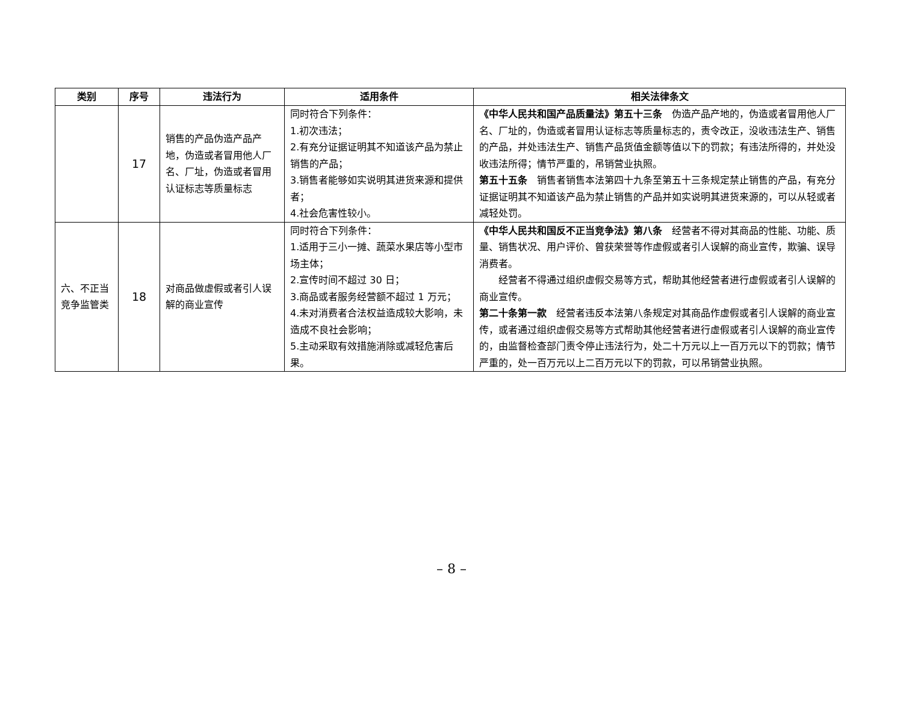| 类别 | 序号 | 违法行为 | 适用条件 | 相关法律条文 |
| --- | --- | --- | --- | --- |
| | 17 | 销售的产品伪造产品产地，伪造或者冒用他人厂名、厂址，伪造或者冒用认证标志等质量标志 | 同时符合下列条件： 1.初次违法； 2.有充分证据证明其不知道该产品为禁止销售的产品； 3.销售者能够如实说明其进货来源和提供者； 4.社会危害性较小。 | 《中华人民共和国产品质量法》第五十三条 伪造产品产地的，伪造或者冒用他人厂名、厂址的，伪造或者冒用认证标志等质量标志的，责令改正，没收违法生产、销售的产品，并处违法生产、销售产品货值金额等值以下的罚款；有违法所得的，并处没收违法所得；情节严重的，吊销营业执照。 第五十五条 销售者销售本法第四十九条至第五十三条规定禁止销售的产品，有充分证据证明其不知道该产品为禁止销售的产品并如实说明其进货来源的，可以从轻或者减轻处罚。 |
| 六、不正当竞争监管类 | 18 | 对商品做虚假或者引人误解的商业宣传 | 同时符合下列条件： 1.适用于三小一摊、蔬菜水果店等小型市场主体； 2.宣传时间不超过 30 日； 3.商品或者服务经营额不超过 1 万元； 4.未对消费者合法权益造成较大影响，未造成不良社会影响； 5.主动采取有效措施消除或减轻危害后果。 | 《中华人民共和国反不正当竞争法》第八条 经营者不得对其商品的性能、功能、质量、销售状况、用户评价、曾获荣誉等作虚假或者引人误解的商业宣传，欺骗、误导消费者。 经营者不得通过组织虚假交易等方式，帮助其他经营者进行虚假或者引人误解的商业宣传。 第二十条第一款 经营者违反本法第八条规定对其商品作虚假或者引人误解的商业宣传，或者通过组织虚假交易等方式帮助其他经营者进行虚假或者引人误解的商业宣传的，由监督检查部门责令停止违法行为，处二十万元以上一百万元以下的罚款；情节严重的，处一百万元以上二百万元以下的罚款，可以吊销营业执照。 |
– 8 –